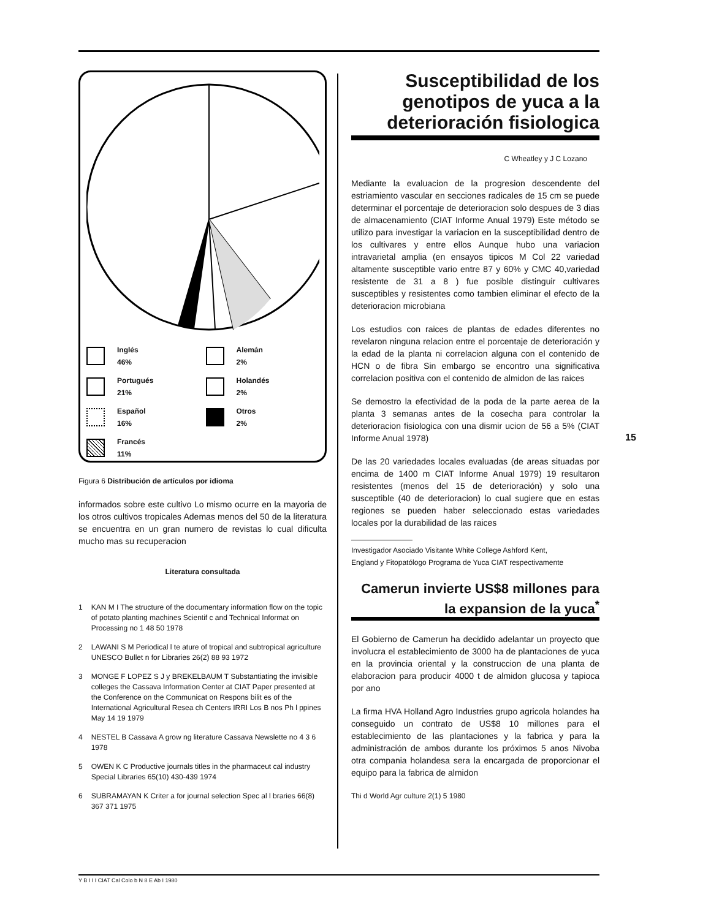Inglés
46%
Alemán
2%
Portugués
21%
Holandés
2%
Español
16%
Otros
2%
Francés
11%
Figura 6 Distribución de artículos por idioma
informados sobre este cultivo Lo mismo ocurre en la mayoria de los otros cultivos tropicales Ademas menos del 50 de la literatura se encuentra en un gran numero de revistas lo cual dificulta mucho mas su recuperacion
Literatura consultada
1 KAN M I The structure of the documentary information flow on the topic of potato planting machines Scientif c and Technical Informat on Processing no 1 48 50 1978
2 LAWANI S M Periodical l te ature of tropical and subtropical agriculture UNESCO Bullet n for Libraries 26(2) 88 93 1972
3 MONGE F LOPEZ S J y BREKELBAUM T Substantiating the invisible colleges the Cassava Information Center at CIAT Paper presented at the Conference on the Communicat on Respons bilit es of the International Agricultural Resea ch Centers IRRI Los B nos Ph l ppines May 14 19 1979
4 NESTEL B Cassava A grow ng literature Cassava Newslette no 4 3 6 1978
5 OWEN K C Productive journals titles in the pharmaceut cal industry Special Libraries 65(10) 430-439 1974
6 SUBRAMAYAN K Criter a for journal selection Spec al l braries 66(8) 367 371 1975
Susceptibilidad de los genotipos de yuca a la deterioración fisiologica
C Wheatley y J C Lozano
Mediante la evaluacion de la progresion descendente del estriamiento vascular en secciones radicales de 15 cm se puede determinar el porcentaje de deterioracion solo despues de 3 dias de almacenamiento (CIAT Informe Anual 1979) Este método se utilizo para investigar la variacion en la susceptibilidad dentro de los cultivares y entre ellos Aunque hubo una variacion intravarietal amplia (en ensayos tipicos M Col 22 variedad altamente susceptible vario entre 87 y 60% y CMC 40,variedad resistente de 31 a 8 ) fue posible distinguir cultivares susceptibles y resistentes como tambien eliminar el efecto de la deterioracion microbiana
Los estudios con raices de plantas de edades diferentes no revelaron ninguna relacion entre el porcentaje de deterioración y la edad de la planta ni correlacion alguna con el contenido de HCN o de fibra Sin embargo se encontro una significativa correlacion positiva con el contenido de almidon de las raices
Se demostro la efectividad de la poda de la parte aerea de la planta 3 semanas antes de la cosecha para controlar la deterioracion fisiologica con una dismir ucion de 56 a 5% (CIAT Informe Anual 1978)
De las 20 variedades locales evaluadas (de areas situadas por encima de 1400 m CIAT Informe Anual 1979) 19 resultaron resistentes (menos del 15 de deterioración) y solo una susceptible (40 de deterioracion) lo cual sugiere que en estas regiones se pueden haber seleccionado estas variedades locales por la durabilidad de las raices
Investigador Asociado Visitante White College Ashford Kent,
England y Fitopatólogo Programa de Yuca CIAT respectivamente
Camerun invierte US$8 millones para la expansion de la yuca<sup>*</sup>
El Gobierno de Camerun ha decidido adelantar un proyecto que involucra el establecimiento de 3000 ha de plantaciones de yuca en la provincia oriental y la construccion de una planta de elaboracion para producir 4000 t de almidon glucosa y tapioca por ano
La firma HVA Holland Agro Industries grupo agricola holandes ha conseguido un contrato de US$8 10 millones para el establecimiento de las plantaciones y la fabrica y para la administración de ambos durante los próximos 5 anos Nivoba otra compania holandesa sera la encargada de proporcionar el equipo para la fabrica de almidon
Thi d World Agr culture 2(1) 5 1980
15
Y B I I I CIAT Cal Colo b N 8 E Ab I 1980